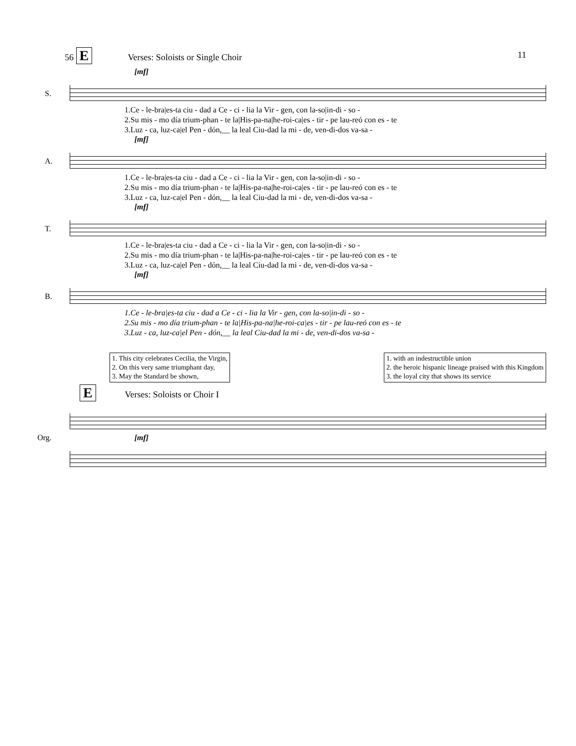11
56 E Verses: Soloists or Single Choir
[mf]
S.
1.Ce - le-bra|es-ta ciu - dad a Ce - ci - lia la Vir - gen, con la-so|in-di - so - 2.Su mis - mo día trium-phan - te la|His-pa-na|he-roi-ca|es - tir - pe lau-reó con es - te 3.Luz - ca, luz-ca|el Pen - dón,__ la leal Ciu-dad la mi - de, ven-di-dos va-sa -
[mf]
A.
1.Ce - le-bra|es-ta ciu - dad a Ce - ci - lia la Vir - gen, con la-so|in-di - so - 2.Su mis - mo día trium-phan - te la|His-pa-na|he-roi-ca|es - tir - pe lau-reó con es - te 3.Luz - ca, luz-ca|el Pen - dón,__ la leal Ciu-dad la mi - de, ven-di-dos va-sa -
[mf]
T.
1.Ce - le-bra|es-ta ciu - dad a Ce - ci - lia la Vir - gen, con la-so|in-di - so - 2.Su mis - mo día trium-phan - te la|His-pa-na|he-roi-ca|es - tir - pe lau-reó con es - te 3.Luz - ca, luz-ca|el Pen - dón,__ la leal Ciu-dad la mi - de, ven-di-dos va-sa -
[mf]
B.
1.Ce - le-bra|es-ta ciu - dad a Ce - ci - lia la Vir - gen, con la-so|in-di - so - 2.Su mis - mo día trium-phan - te la|His-pa-na|he-roi-ca|es - tir - pe lau-reó con es - te 3.Luz - ca, luz-ca|el Pen - dón,__ la leal Ciu-dad la mi - de, ven-di-dos va-sa -
1. This city celebrates Cecilia, the Virgin,
2. On this very same triumphant day,
3. May the Standard be shown,
1. with an indestructible union
2. the heroic hispanic lineage praised with this Kingdom
3. the loyal city that shows its service
E Verses: Soloists or Choir I
Org.
[mf]